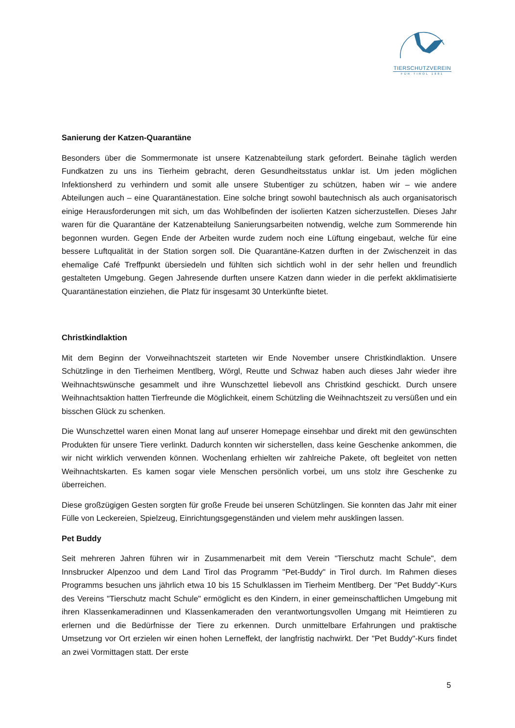TIERSCHUTZVEREIN
FÜR TIROL 1881
Sanierung der Katzen-Quarantäne
Besonders über die Sommermonate ist unsere Katzenabteilung stark gefordert. Beinahe täglich werden Fundkatzen zu uns ins Tierheim gebracht, deren Gesundheitsstatus unklar ist. Um jeden möglichen Infektionsherd zu verhindern und somit alle unsere Stubentiger zu schützen, haben wir – wie andere Abteilungen auch – eine Quarantänestation. Eine solche bringt sowohl bautechnisch als auch organisatorisch einige Herausforderungen mit sich, um das Wohlbefinden der isolierten Katzen sicherzustellen. Dieses Jahr waren für die Quarantäne der Katzenabteilung Sanierungsarbeiten notwendig, welche zum Sommerende hin begonnen wurden. Gegen Ende der Arbeiten wurde zudem noch eine Lüftung eingebaut, welche für eine bessere Luftqualität in der Station sorgen soll. Die Quarantäne-Katzen durften in der Zwischenzeit in das ehemalige Café Treffpunkt übersiedeln und fühlten sich sichtlich wohl in der sehr hellen und freundlich gestalteten Umgebung. Gegen Jahresende durften unsere Katzen dann wieder in die perfekt akklimatisierte Quarantänestation einziehen, die Platz für insgesamt 30 Unterkünfte bietet.
Christkindlaktion
Mit dem Beginn der Vorweihnachtszeit starteten wir Ende November unsere Christkindlaktion. Unsere Schützlinge in den Tierheimen Mentlberg, Wörgl, Reutte und Schwaz haben auch dieses Jahr wieder ihre Weihnachtswünsche gesammelt und ihre Wunschzettel liebevoll ans Christkind geschickt. Durch unsere Weihnachtsaktion hatten Tierfreunde die Möglichkeit, einem Schützling die Weihnachtszeit zu versüßen und ein bisschen Glück zu schenken.
Die Wunschzettel waren einen Monat lang auf unserer Homepage einsehbar und direkt mit den gewünschten Produkten für unsere Tiere verlinkt. Dadurch konnten wir sicherstellen, dass keine Geschenke ankommen, die wir nicht wirklich verwenden können. Wochenlang erhielten wir zahlreiche Pakete, oft begleitet von netten Weihnachtskarten. Es kamen sogar viele Menschen persönlich vorbei, um uns stolz ihre Geschenke zu überreichen.
Diese großzügigen Gesten sorgten für große Freude bei unseren Schützlingen. Sie konnten das Jahr mit einer Fülle von Leckereien, Spielzeug, Einrichtungsgegenständen und vielem mehr ausklingen lassen.
Pet Buddy
Seit mehreren Jahren führen wir in Zusammenarbeit mit dem Verein "Tierschutz macht Schule", dem Innsbrucker Alpenzoo und dem Land Tirol das Programm "Pet-Buddy" in Tirol durch. Im Rahmen dieses Programms besuchen uns jährlich etwa 10 bis 15 Schulklassen im Tierheim Mentlberg. Der "Pet Buddy"-Kurs des Vereins "Tierschutz macht Schule" ermöglicht es den Kindern, in einer gemeinschaftlichen Umgebung mit ihren Klassenkameradinnen und Klassenkameraden den verantwortungsvollen Umgang mit Heimtieren zu erlernen und die Bedürfnisse der Tiere zu erkennen. Durch unmittelbare Erfahrungen und praktische Umsetzung vor Ort erzielen wir einen hohen Lerneffekt, der langfristig nachwirkt. Der "Pet Buddy"-Kurs findet an zwei Vormittagen statt. Der erste
5